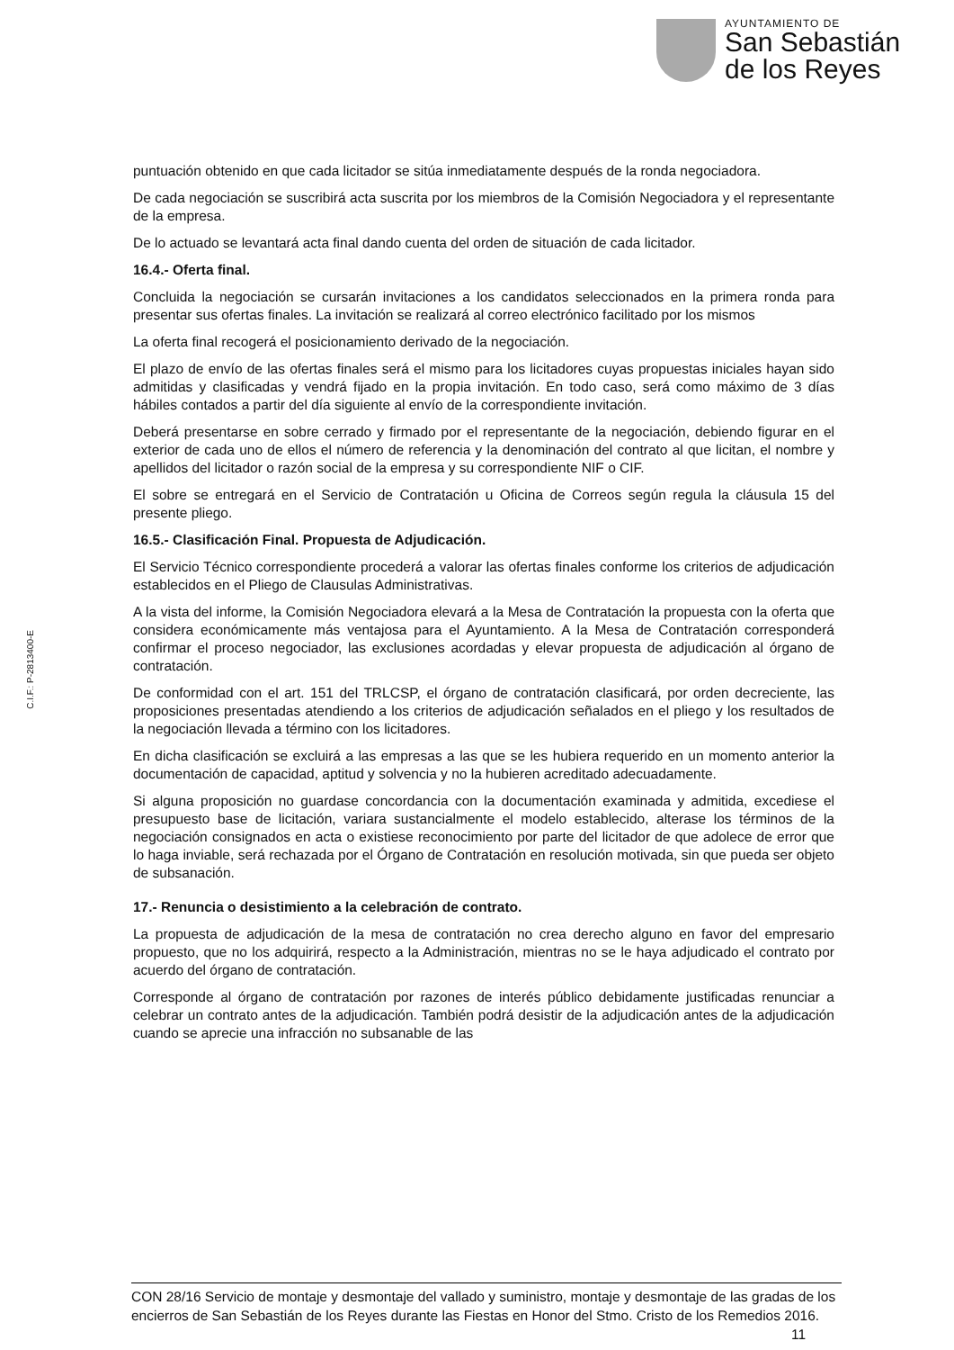AYUNTAMIENTO DE
San Sebastián
de los Reyes
puntuación obtenido en que cada licitador se sitúa inmediatamente después de la ronda negociadora.
De cada negociación se suscribirá acta suscrita por los miembros de la Comisión Negociadora y el representante de la empresa.
De lo actuado se levantará acta final dando cuenta del orden de situación de cada licitador.
16.4.- Oferta final.
Concluida la negociación se cursarán invitaciones a los candidatos seleccionados en la primera ronda para presentar sus ofertas finales. La invitación se realizará al correo electrónico facilitado por los mismos
La oferta final recogerá el posicionamiento derivado de la negociación.
El plazo de envío de las ofertas finales será el mismo para los licitadores cuyas propuestas iniciales hayan sido admitidas y clasificadas y vendrá fijado en la propia invitación. En todo caso, será como máximo de 3 días hábiles contados a partir del día siguiente al envío de la correspondiente invitación.
Deberá presentarse en sobre cerrado y firmado por el representante de la negociación, debiendo figurar en el exterior de cada uno de ellos el número de referencia y la denominación del contrato al que licitan, el nombre y apellidos del licitador o razón social de la empresa y su correspondiente NIF o CIF.
El sobre se entregará en el Servicio de Contratación u Oficina de Correos según regula la cláusula 15 del presente pliego.
16.5.- Clasificación Final. Propuesta de Adjudicación.
El Servicio Técnico correspondiente procederá a valorar las ofertas finales conforme los criterios de adjudicación establecidos en el Pliego de Clausulas Administrativas.
A la vista del informe, la Comisión Negociadora elevará a la Mesa de Contratación la propuesta con la oferta que considera económicamente más ventajosa para el Ayuntamiento. A la Mesa de Contratación corresponderá confirmar el proceso negociador, las exclusiones acordadas y elevar propuesta de adjudicación al órgano de contratación.
De conformidad con el art. 151 del TRLCSP, el órgano de contratación clasificará, por orden decreciente, las proposiciones presentadas atendiendo a los criterios de adjudicación señalados en el pliego y los resultados de la negociación llevada a término con los licitadores.
En dicha clasificación se excluirá a las empresas a las que se les hubiera requerido en un momento anterior la documentación de capacidad, aptitud y solvencia y no la hubieren acreditado adecuadamente.
Si alguna proposición no guardase concordancia con la documentación examinada y admitida, excediese el presupuesto base de licitación, variara sustancialmente el modelo establecido, alterase los términos de la negociación consignados en acta o existiese reconocimiento por parte del licitador de que adolece de error que lo haga inviable, será rechazada por el Órgano de Contratación en resolución motivada, sin que pueda ser objeto de subsanación.
17.- Renuncia o desistimiento a la celebración de contrato.
La propuesta de adjudicación de la mesa de contratación no crea derecho alguno en favor del empresario propuesto, que no los adquirirá, respecto a la Administración, mientras no se le haya adjudicado el contrato por acuerdo del órgano de contratación.
Corresponde al órgano de contratación por razones de interés público debidamente justificadas renunciar a celebrar un contrato antes de la adjudicación. También podrá desistir de la adjudicación antes de la adjudicación cuando se aprecie una infracción no subsanable de las
C.I.F.: P-2813400-E
CON 28/16 Servicio de montaje y desmontaje del vallado y suministro, montaje y desmontaje de las gradas de los encierros de San Sebastián de los Reyes durante las Fiestas en Honor del Stmo. Cristo de los Remedios 2016. 11